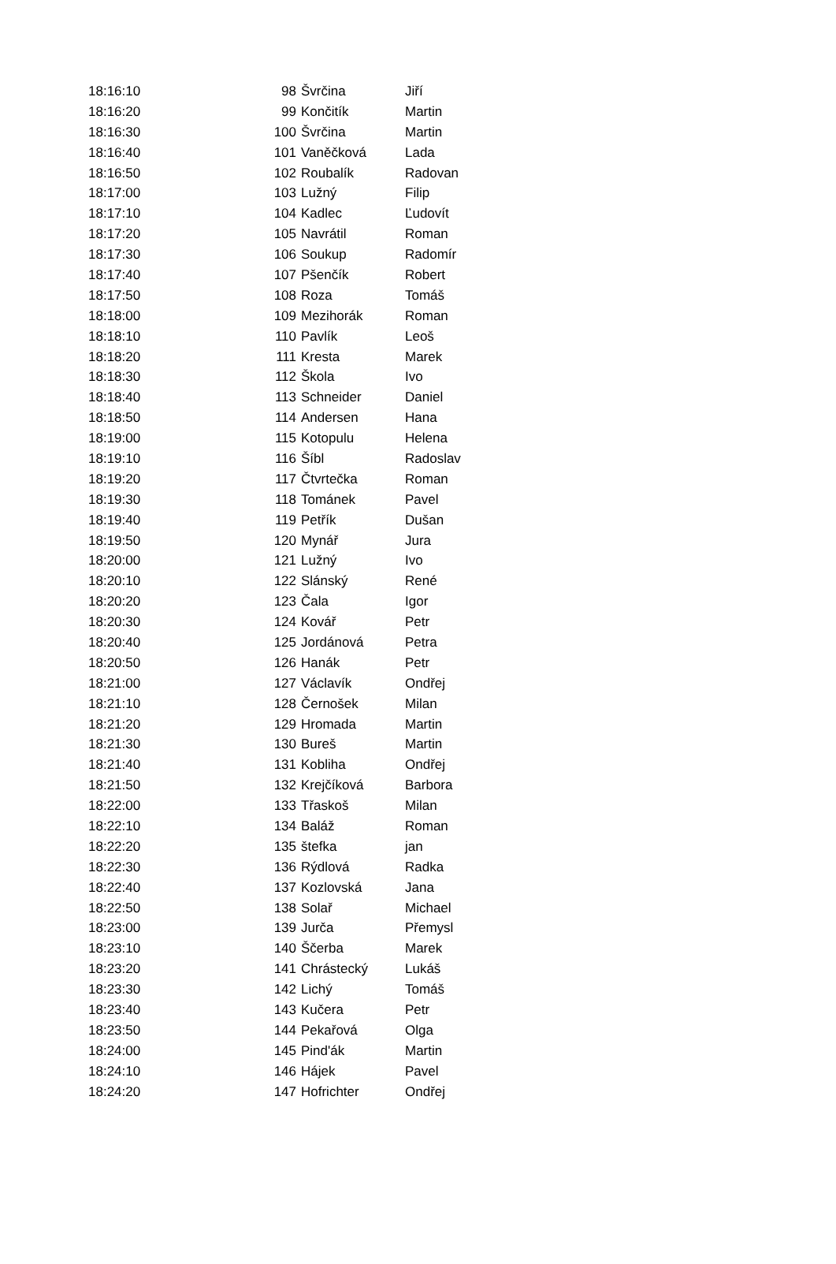| 18:16:10 | 98 | Švrčina | Jiří |
| 18:16:20 | 99 | Končitík | Martin |
| 18:16:30 | 100 | Švrčina | Martin |
| 18:16:40 | 101 | Vaněčková | Lada |
| 18:16:50 | 102 | Roubalík | Radovan |
| 18:17:00 | 103 | Lužný | Filip |
| 18:17:10 | 104 | Kadlec | Ľudovít |
| 18:17:20 | 105 | Navrátil | Roman |
| 18:17:30 | 106 | Soukup | Radomír |
| 18:17:40 | 107 | Pšenčík | Robert |
| 18:17:50 | 108 | Roza | Tomáš |
| 18:18:00 | 109 | Mezihorák | Roman |
| 18:18:10 | 110 | Pavlík | Leoš |
| 18:18:20 | 111 | Kresta | Marek |
| 18:18:30 | 112 | Škola | Ivo |
| 18:18:40 | 113 | Schneider | Daniel |
| 18:18:50 | 114 | Andersen | Hana |
| 18:19:00 | 115 | Kotopulu | Helena |
| 18:19:10 | 116 | Šíbl | Radoslav |
| 18:19:20 | 117 | Čtvrtečka | Roman |
| 18:19:30 | 118 | Tománek | Pavel |
| 18:19:40 | 119 | Petřík | Dušan |
| 18:19:50 | 120 | Mynář | Jura |
| 18:20:00 | 121 | Lužný | Ivo |
| 18:20:10 | 122 | Slánský | René |
| 18:20:20 | 123 | Čala | Igor |
| 18:20:30 | 124 | Kovář | Petr |
| 18:20:40 | 125 | Jordánová | Petra |
| 18:20:50 | 126 | Hanák | Petr |
| 18:21:00 | 127 | Václavík | Ondřej |
| 18:21:10 | 128 | Černošek | Milan |
| 18:21:20 | 129 | Hromada | Martin |
| 18:21:30 | 130 | Bureš | Martin |
| 18:21:40 | 131 | Kobliha | Ondřej |
| 18:21:50 | 132 | Krejčíková | Barbora |
| 18:22:00 | 133 | Třaskoš | Milan |
| 18:22:10 | 134 | Baláž | Roman |
| 18:22:20 | 135 | štefka | jan |
| 18:22:30 | 136 | Rýdlová | Radka |
| 18:22:40 | 137 | Kozlovská | Jana |
| 18:22:50 | 138 | Solař | Michael |
| 18:23:00 | 139 | Jurča | Přemysl |
| 18:23:10 | 140 | Ščerba | Marek |
| 18:23:20 | 141 | Chrástecký | Lukáš |
| 18:23:30 | 142 | Lichý | Tomáš |
| 18:23:40 | 143 | Kučera | Petr |
| 18:23:50 | 144 | Pekařová | Olga |
| 18:24:00 | 145 | Pind'ák | Martin |
| 18:24:10 | 146 | Hájek | Pavel |
| 18:24:20 | 147 | Hofrichter | Ondřej |